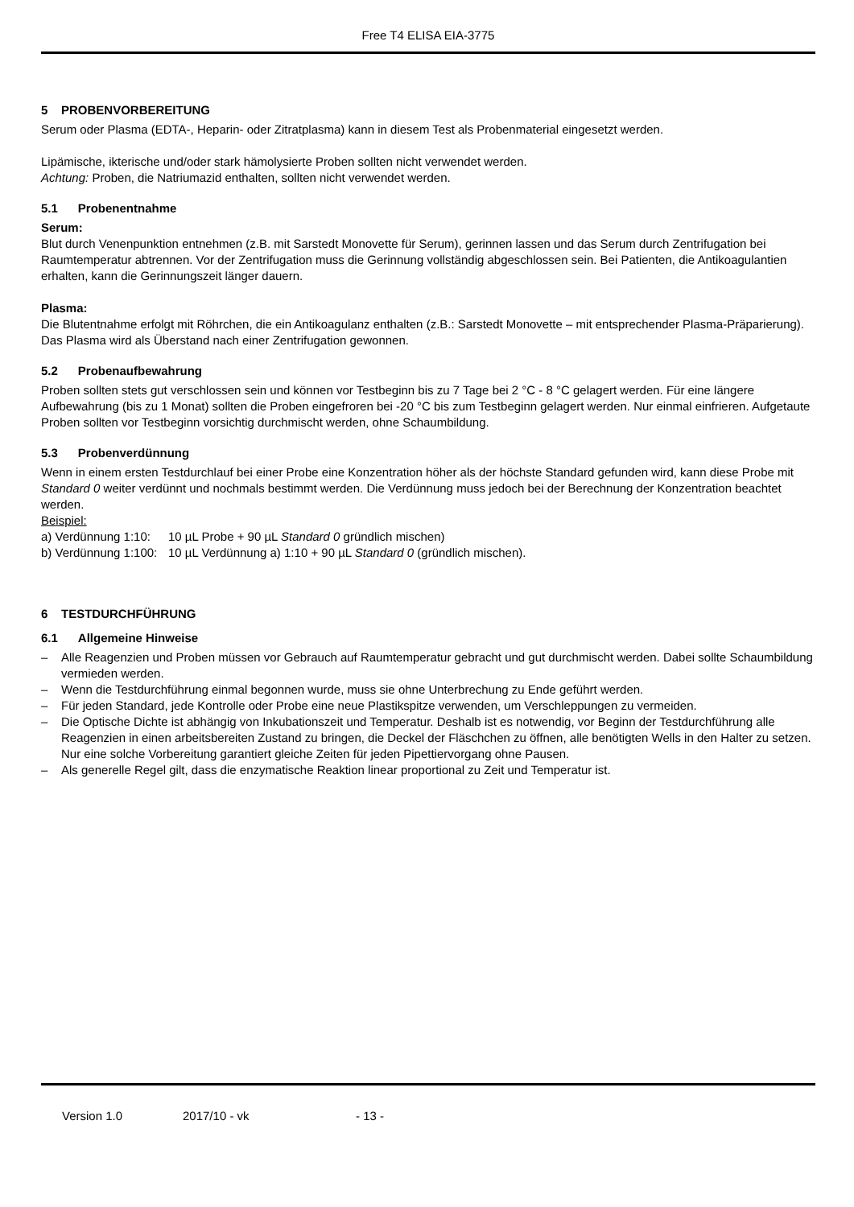Free T4 ELISA EIA-3775
5 PROBENVORBEREITUNG
Serum oder Plasma (EDTA-, Heparin- oder Zitratplasma) kann in diesem Test als Probenmaterial eingesetzt werden.
Lipämische, ikterische und/oder stark hämolysierte Proben sollten nicht verwendet werden.
Achtung: Proben, die Natriumazid enthalten, sollten nicht verwendet werden.
5.1 Probenentnahme
Serum:
Blut durch Venenpunktion entnehmen (z.B. mit Sarstedt Monovette für Serum), gerinnen lassen und das Serum durch Zentrifugation bei Raumtemperatur abtrennen. Vor der Zentrifugation muss die Gerinnung vollständig abgeschlossen sein. Bei Patienten, die Antikoagulantien erhalten, kann die Gerinnungszeit länger dauern.
Plasma:
Die Blutentnahme erfolgt mit Röhrchen, die ein Antikoagulanz enthalten (z.B.: Sarstedt Monovette – mit entsprechender Plasma-Präparierung). Das Plasma wird als Überstand nach einer Zentrifugation gewonnen.
5.2 Probenaufbewahrung
Proben sollten stets gut verschlossen sein und können vor Testbeginn bis zu 7 Tage bei 2 °C - 8 °C gelagert werden. Für eine längere Aufbewahrung (bis zu 1 Monat) sollten die Proben eingefroren bei -20 °C bis zum Testbeginn gelagert werden. Nur einmal einfrieren. Aufgetaute Proben sollten vor Testbeginn vorsichtig durchmischt werden, ohne Schaumbildung.
5.3 Probenverdünnung
Wenn in einem ersten Testdurchlauf bei einer Probe eine Konzentration höher als der höchste Standard gefunden wird, kann diese Probe mit Standard 0 weiter verdünnt und nochmals bestimmt werden. Die Verdünnung muss jedoch bei der Berechnung der Konzentration beachtet werden.
Beispiel:
a) Verdünnung 1:10: 10 µL Probe + 90 µL Standard 0 gründlich mischen)
b) Verdünnung 1:100: 10 µL Verdünnung a) 1:10 + 90 µL Standard 0 (gründlich mischen).
6 TESTDURCHFÜHRUNG
6.1 Allgemeine Hinweise
– Alle Reagenzien und Proben müssen vor Gebrauch auf Raumtemperatur gebracht und gut durchmischt werden. Dabei sollte Schaumbildung vermieden werden.
– Wenn die Testdurchführung einmal begonnen wurde, muss sie ohne Unterbrechung zu Ende geführt werden.
– Für jeden Standard, jede Kontrolle oder Probe eine neue Plastikspitze verwenden, um Verschleppungen zu vermeiden.
– Die Optische Dichte ist abhängig von Inkubationszeit und Temperatur. Deshalb ist es notwendig, vor Beginn der Testdurchführung alle Reagenzien in einen arbeitsbereiten Zustand zu bringen, die Deckel der Fläschchen zu öffnen, alle benötigten Wells in den Halter zu setzen. Nur eine solche Vorbereitung garantiert gleiche Zeiten für jeden Pipettiervorgang ohne Pausen.
– Als generelle Regel gilt, dass die enzymatische Reaktion linear proportional zu Zeit und Temperatur ist.
Version 1.0 2017/10 - vk - 13 -